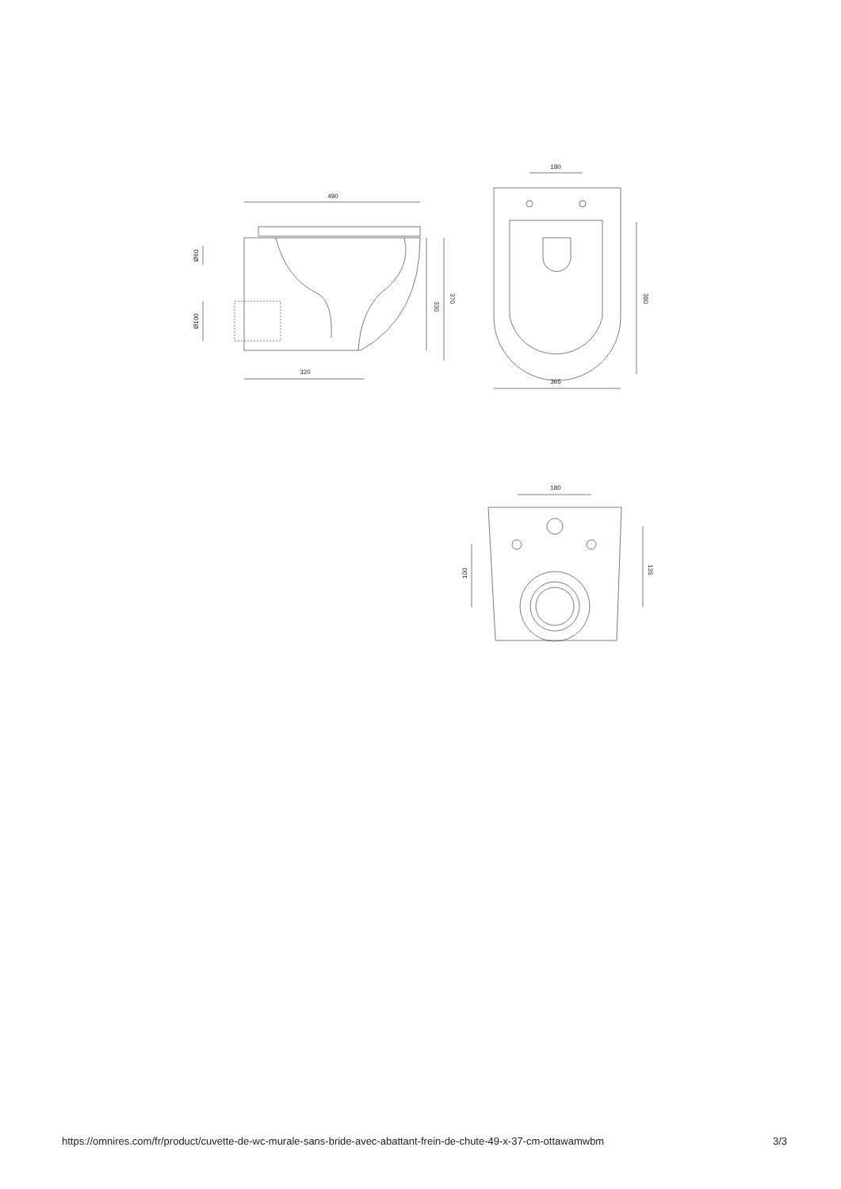490
330
370
Ø60
Ø100
320
180
380
365
180
100
135
https://omnires.com/fr/product/cuvette-de-wc-murale-sans-bride-avec-abattant-frein-de-chute-49-x-37-cm-ottawamwbm 3/3